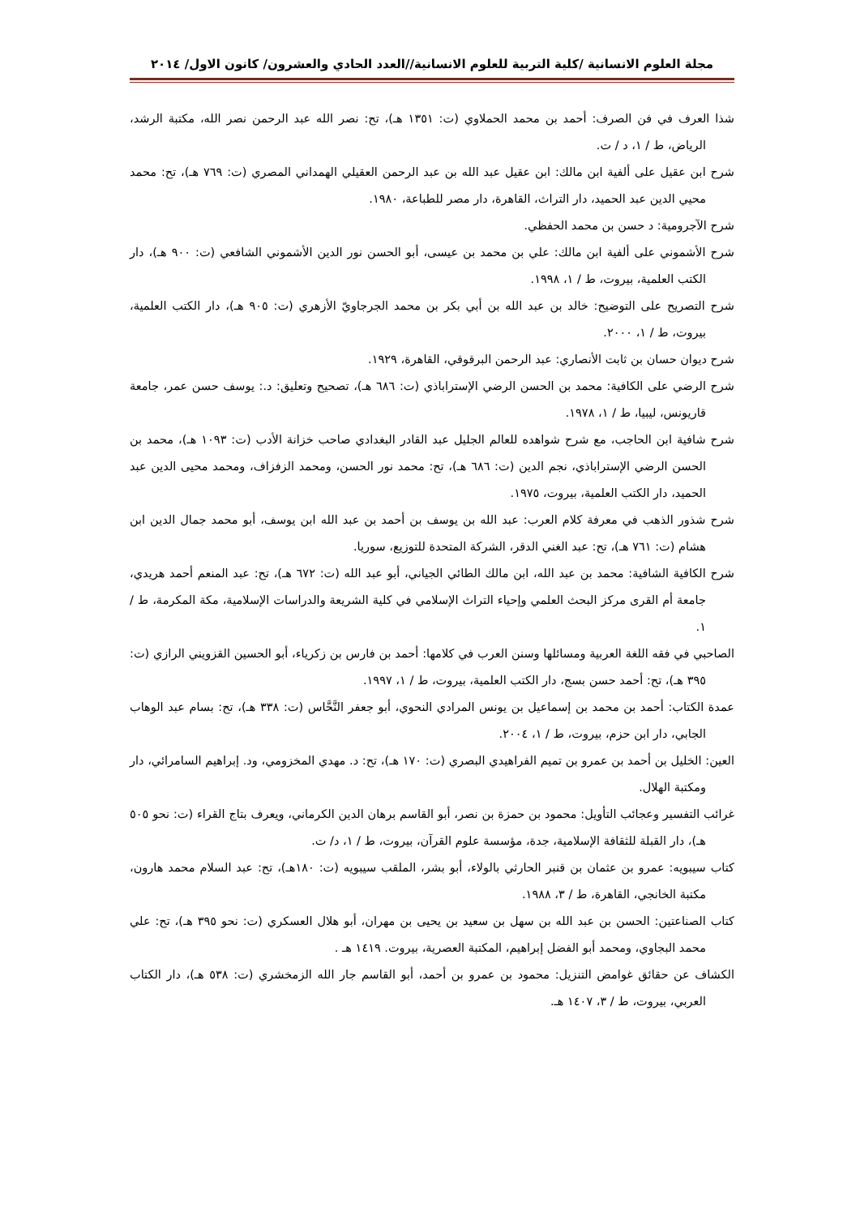مجلة العلوم الانسانية /كلية التربية للعلوم الانسانية//العدد الحادي والعشرون/ كانون الاول/ ٢٠١٤
شذا العرف في فن الصرف: أحمد بن محمد الحملاوي (ت: ١٣٥١ هـ)، تح: نصر الله عبد الرحمن نصر الله، مكتبة الرشد، الرياض، ط / ١، د / ت.
شرح ابن عقيل على ألفية ابن مالك: ابن عقيل عبد الله بن عبد الرحمن العقيلي الهمداني المصري (ت: ٧٦٩ هـ)، تح: محمد محيي الدين عبد الحميد، دار التراث، القاهرة، دار مصر للطباعة، ١٩٨٠.
شرح الآجرومية: د حسن بن محمد الحفظي.
شرح الأشموني على ألفية ابن مالك: علي بن محمد بن عيسى، أبو الحسن نور الدين الأشموني الشافعي (ت: ٩٠٠ هـ)، دار الكتب العلمية، بيروت، ط / ١، ١٩٩٨.
شرح التصريح على التوضيح: خالد بن عبد الله بن أبي بكر بن محمد الجرجاويّ الأزهري (ت: ٩٠٥ هـ)، دار الكتب العلمية، بيروت، ط / ١، ٢٠٠٠.
شرح ديوان حسان بن ثابت الأنصاري: عبد الرحمن البرقوقي، القاهرة، ١٩٢٩.
شرح الرضي على الكافية: محمد بن الحسن الرضي الإستراباذي (ت: ٦٨٦ هـ)، تصحيح وتعليق: د.: يوسف حسن عمر، جامعة قاريونس، ليبيا، ط / ١، ١٩٧٨.
شرح شافية ابن الحاجب، مع شرح شواهده للعالم الجليل عبد القادر البغدادي صاحب خزانة الأدب (ت: ١٠٩٣ هـ)، محمد بن الحسن الرضي الإستراباذي، نجم الدين (ت: ٦٨٦ هـ)، تح: محمد نور الحسن، ومحمد الزفزاف، ومحمد محيى الدين عبد الحميد، دار الكتب العلمية، بيروت، ١٩٧٥.
شرح شذور الذهب في معرفة كلام العرب: عبد الله بن يوسف بن أحمد بن عبد الله ابن يوسف، أبو محمد جمال الدين ابن هشام (ت: ٧٦١ هـ)، تح: عبد الغني الدقر، الشركة المتحدة للتوزيع، سوريا.
شرح الكافية الشافية: محمد بن عبد الله، ابن مالك الطائي الجياني، أبو عبد الله (ت: ٦٧٢ هـ)، تح: عبد المنعم أحمد هريدي، جامعة أم القرى مركز البحث العلمي وإحياء التراث الإسلامي في كلية الشريعة والدراسات الإسلامية، مكة المكرمة، ط / ١.
الصاحبي في فقه اللغة العربية ومسائلها وسنن العرب في كلامها: أحمد بن فارس بن زكرياء، أبو الحسين القزويني الرازي (ت: ٣٩٥ هـ)، تح: أحمد حسن بسج، دار الكتب العلمية، بيروت، ط / ١، ١٩٩٧.
عمدة الكتاب: أحمد بن محمد بن إسماعيل بن يونس المرادي النحوي، أبو جعفر النَّحَّاس (ت: ٣٣٨ هـ)، تح: بسام عبد الوهاب الجابي، دار ابن حزم، بيروت، ط / ١، ٢٠٠٤.
العين: الخليل بن أحمد بن عمرو بن تميم الفراهيدي البصري (ت: ١٧٠ هـ)، تح: د. مهدي المخزومي، ود. إبراهيم السامرائي، دار ومكتبة الهلال.
غرائب التفسير وعجائب التأويل: محمود بن حمزة بن نصر، أبو القاسم برهان الدين الكرماني، ويعرف بتاج القراء (ت: نحو ٥٠٥ هـ)، دار القبلة للثقافة الإسلامية، جدة، مؤسسة علوم القرآن، بيروت، ط / ١، د/ ت.
كتاب سيبويه: عمرو بن عثمان بن قنبر الحارثي بالولاء، أبو بشر، الملقب سيبويه (ت: ١٨٠هـ)، تح: عبد السلام محمد هارون، مكتبة الخانجي، القاهرة، ط / ٣، ١٩٨٨.
كتاب الصناعتين: الحسن بن عبد الله بن سهل بن سعيد بن يحيى بن مهران، أبو هلال العسكري (ت: نحو ٣٩٥ هـ)، تح: علي محمد البجاوي، ومحمد أبو الفضل إبراهيم، المكتبة العصرية، بيروت. ١٤١٩ هـ .
الكشاف عن حقائق غوامض التنزيل: محمود بن عمرو بن أحمد، أبو القاسم جار الله الزمخشري (ت: ٥٣٨ هـ)، دار الكتاب العربي، بيروت، ط / ٣، ١٤٠٧ هـ.